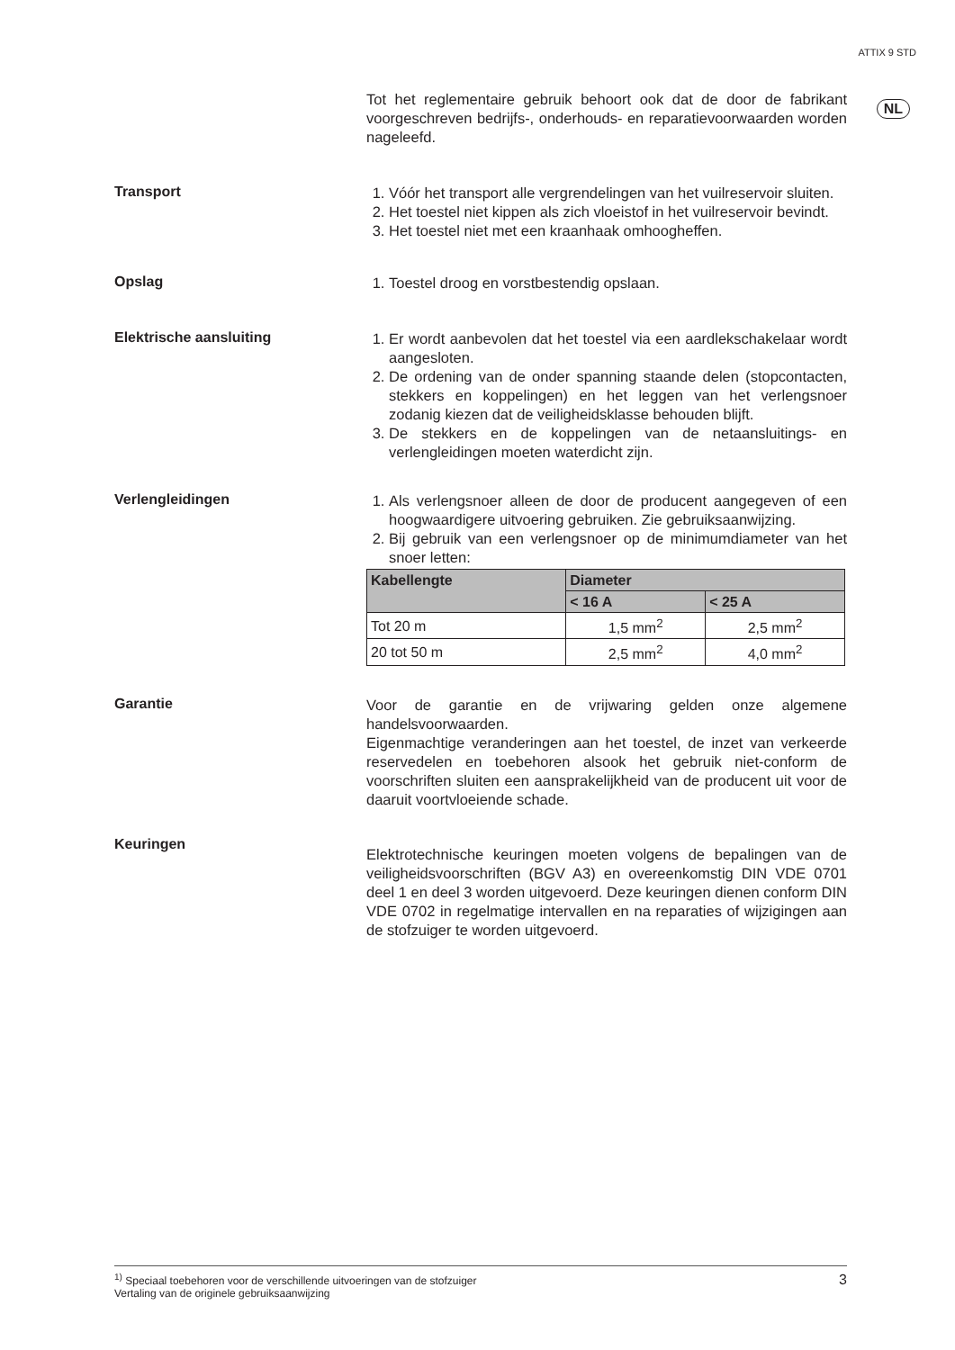ATTIX 9 STD
NL
Tot het reglementaire gebruik behoort ook dat de door de fabrikant voorgeschreven bedrijfs-, onderhouds- en reparatievoorwaarden worden nageleefd.
Transport
1. Vóór het transport alle vergrendelingen van het vuilreservoir sluiten.
2. Het toestel niet kippen als zich vloeistof in het vuilreservoir bevindt.
3. Het toestel niet met een kraanhaak omhoogheffen.
Opslag
1. Toestel droog en vorstbestendig opslaan.
Elektrische aansluiting
1. Er wordt aanbevolen dat het toestel via een aardlekschakelaar wordt aangesloten.
2. De ordening van de onder spanning staande delen (stopcontacten, stekkers en koppelingen) en het leggen van het verlengsnoer zodanig kiezen dat de veiligheidsklasse behouden blijft.
3. De stekkers en de koppelingen van de netaansluitings- en verlengleidingen moeten waterdicht zijn.
Verlengleidingen
1. Als verlengsnoer alleen de door de producent aangegeven of een hoogwaardigere uitvoering gebruiken. Zie gebruiksaanwijzing.
2. Bij gebruik van een verlengsnoer op de minimumdiameter van het snoer letten:
| Kabellengte | Diameter | |
| --- | --- | --- |
| | < 16 A | < 25 A |
| Tot 20 m | 1,5 mm<sup>2</sup> | 2,5 mm<sup>2</sup> |
| 20 tot 50 m | 2,5 mm<sup>2</sup> | 4,0 mm<sup>2</sup> |
Garantie
Voor de garantie en de vrijwaring gelden onze algemene handelsvoorwaarden.
Eigenmachtige veranderingen aan het toestel, de inzet van verkeerde reservedelen en toebehoren alsook het gebruik niet-conform de voorschriften sluiten een aansprakelijkheid van de producent uit voor de daaruit voortvloeiende schade.
Keuringen
Elektrotechnische keuringen moeten volgens de bepalingen van de veiligheidsvoorschriften (BGV A3) en overeenkomstig DIN VDE 0701 deel 1 en deel 3 worden uitgevoerd. Deze keuringen dienen conform DIN VDE 0702 in regelmatige intervallen en na reparaties of wijzigingen aan de stofzuiger te worden uitgevoerd.
<sup>1)</sup> Speciaal toebehoren voor de verschillende uitvoeringen van de stofzuiger
Vertaling van de originele gebruiksaanwijzing
3